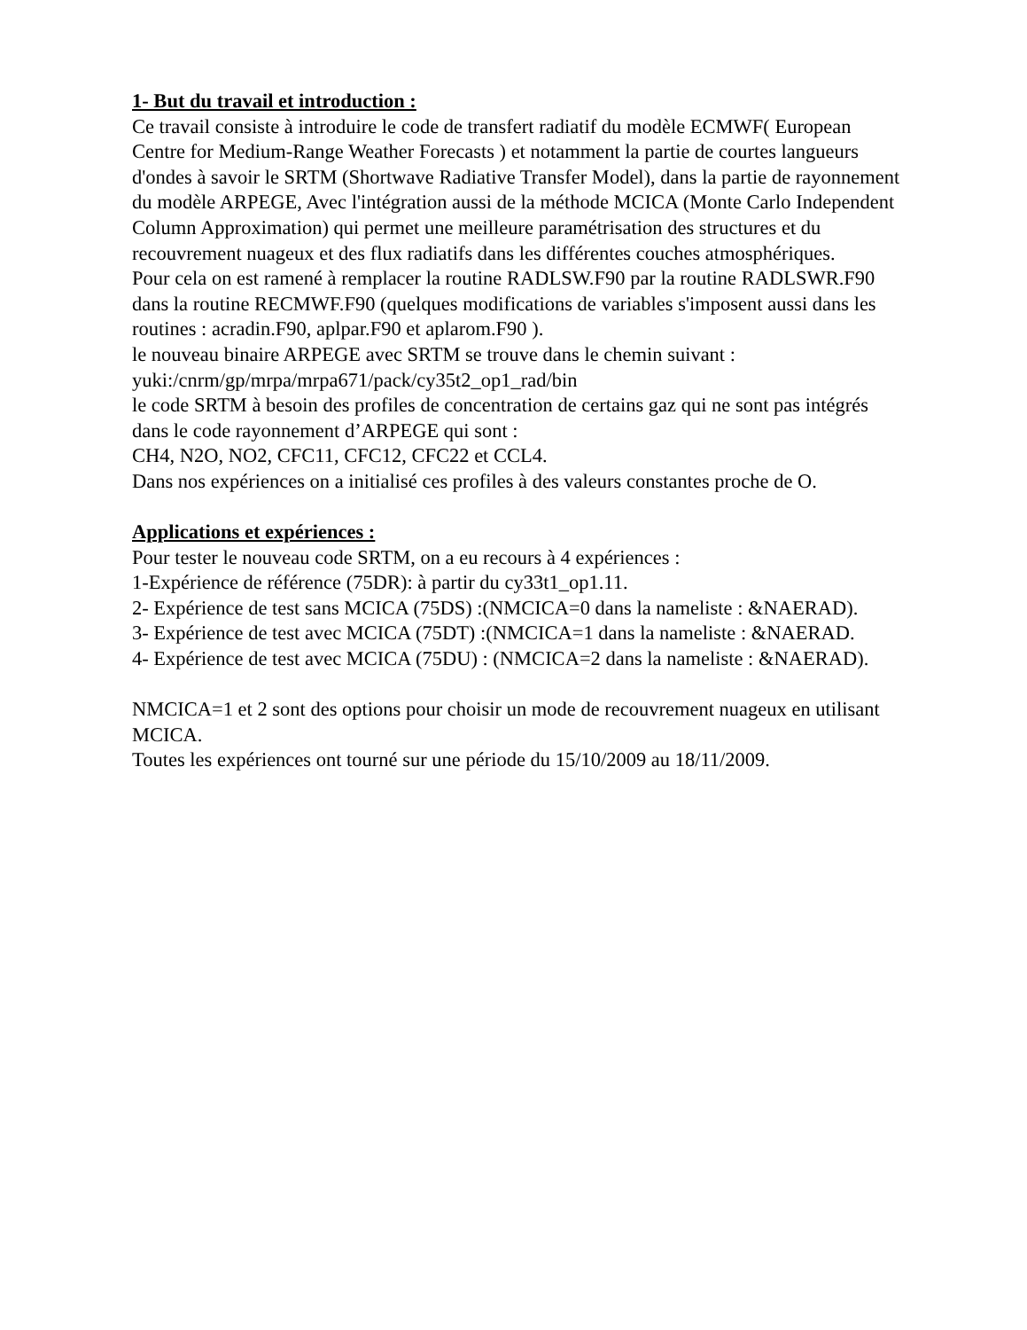1- But du travail et introduction :
Ce travail consiste à introduire le code de transfert radiatif du modèle ECMWF( European Centre for Medium-Range Weather Forecasts ) et notamment la partie de courtes langueurs d'ondes à savoir le SRTM (Shortwave Radiative Transfer Model), dans la partie de rayonnement du modèle ARPEGE, Avec l'intégration aussi de la méthode MCICA (Monte Carlo Independent Column Approximation) qui permet une meilleure paramétrisation des structures et du recouvrement nuageux et des flux radiatifs dans les différentes couches atmosphériques.
Pour cela on est ramené à remplacer la routine RADLSW.F90 par la routine RADLSWR.F90 dans la routine RECMWF.F90 (quelques modifications de variables s'imposent aussi dans les routines : acradin.F90, aplpar.F90 et aplarom.F90 ).
le nouveau binaire ARPEGE avec SRTM se trouve dans le chemin suivant :
yuki:/cnrm/gp/mrpa/mrpa671/pack/cy35t2_op1_rad/bin
le code SRTM à besoin des profiles de concentration de certains gaz qui ne sont pas intégrés dans le code rayonnement d’ARPEGE qui sont :
CH4, N2O, NO2, CFC11, CFC12, CFC22 et CCL4.
Dans nos expériences on a initialisé ces profiles à des valeurs constantes proche de O.
Applications et expériences :
Pour tester le nouveau code SRTM, on a eu recours à 4 expériences :
1-Expérience de référence (75DR): à partir du cy33t1_op1.11.
2- Expérience de test sans MCICA (75DS) :(NMCICA=0 dans la nameliste : &NAERAD).
3- Expérience de test avec MCICA (75DT) :(NMCICA=1 dans la nameliste : &NAERAD.
4- Expérience de test avec MCICA (75DU) : (NMCICA=2 dans la nameliste : &NAERAD).
NMCICA=1 et 2 sont des options pour choisir un mode de recouvrement nuageux en utilisant MCICA.
Toutes les expériences ont tourné sur une période du 15/10/2009 au 18/11/2009.